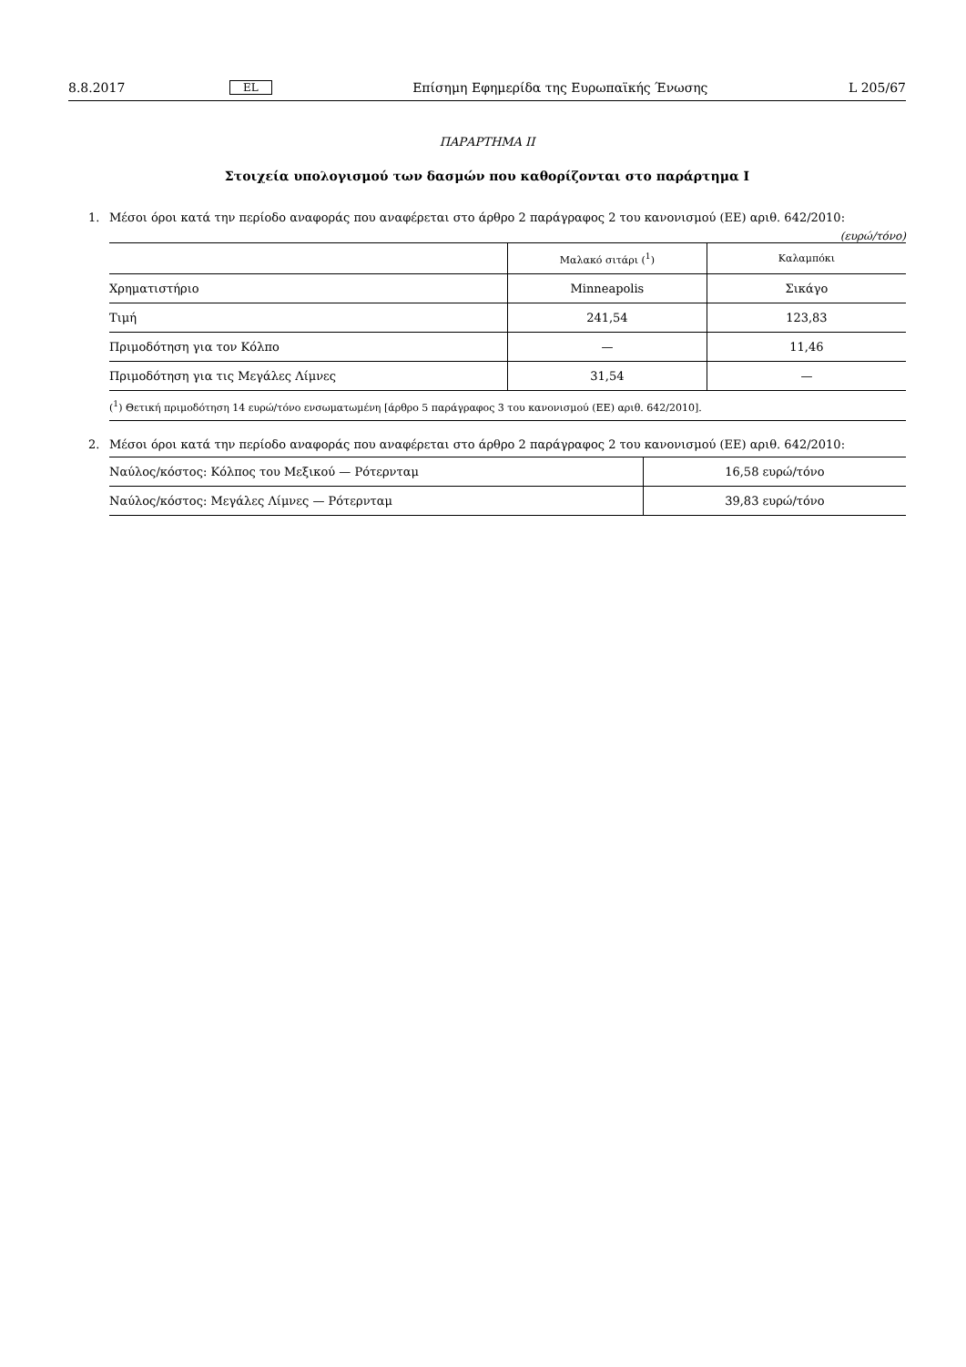8.8.2017 EL Επίσημη Εφημερίδα της Ευρωπαϊκής Ένωσης L 205/67
ΠΑΡΑΡΤΗΜΑ II
Στοιχεία υπολογισμού των δασμών που καθορίζονται στο παράρτημα I
1.
Μέσοι όροι κατά την περίοδο αναφοράς που αναφέρεται στο άρθρο 2 παράγραφος 2 του κανονισμού (ΕΕ) αριθ. 642/2010:
(ευρώ/τόνο)
| | Μαλακό σιτάρι (<sup>1</sup>) | Καλαμπόκι |
| --- | --- | --- |
| Χρηματιστήριο | Minneapolis | Σικάγο |
| Τιμή | 241,54 | 123,83 |
| Πριμοδότηση για τον Κόλπο | — | 11,46 |
| Πριμοδότηση για τις Μεγάλες Λίμνες | 31,54 | — |
(<sup>1</sup>) Θετική πριμοδότηση 14 ευρώ/τόνο ενσωματωμένη [άρθρο 5 παράγραφος 3 του κανονισμού (ΕΕ) αριθ. 642/2010].
2.
Μέσοι όροι κατά την περίοδο αναφοράς που αναφέρεται στο άρθρο 2 παράγραφος 2 του κανονισμού (ΕΕ) αριθ. 642/2010:
| Ναύλος/κόστος: Κόλπος του Μεξικού — Ρότερνταμ | 16,58 ευρώ/τόνο |
| Ναύλος/κόστος: Μεγάλες Λίμνες — Ρότερνταμ | 39,83 ευρώ/τόνο |